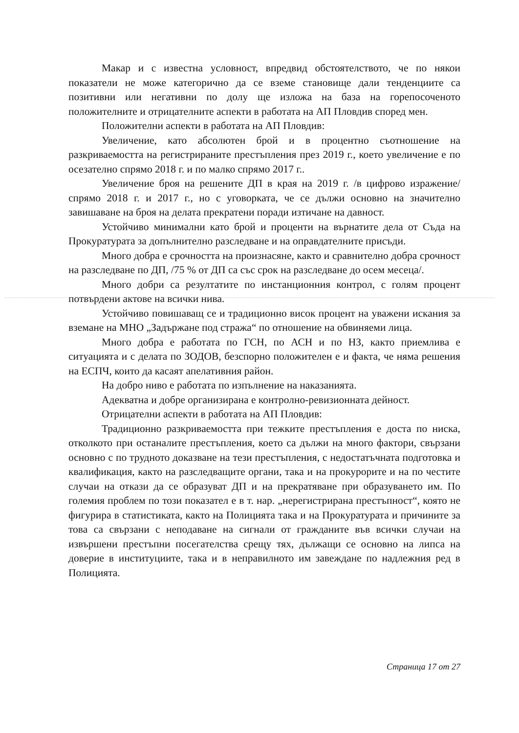Макар и с известна условност, впредвид обстоятелството, че по някои показатели не може категорично да се вземе становище дали тенденциите са позитивни или негативни по долу ще изложа на база на горепосоченото положителните и отрицателните аспекти в работата на АП Пловдив според мен.
Положителни аспекти в работата на АП Пловдив:
Увеличение, като абсолютен брой и в процентно съотношение на разкриваемостта на регистрираните престъпления през 2019 г., което увеличение е по осезателно спрямо 2018 г. и по малко спрямо 2017 г..
Увеличение броя на решените ДП в края на 2019 г. /в цифрово изражение/ спрямо 2018 г. и 2017 г., но с уговорката, че се дължи основно на значително завишаване на броя на делата прекратени поради изтичане на давност.
Устойчиво минимални като брой и проценти на върнатите дела от Съда на Прокуратурата за допълнително разследване и на оправдателните присъди.
Много добра е срочността на произнасяне, както и сравнително добра срочност на разследване по ДП, /75 % от ДП са със срок на разследване до осем месеца/.
Много добри са резултатите по инстанционния контрол, с голям процент потвърдени актове на всички нива.
Устойчиво повишаващ се и традиционно висок процент на уважени искания за вземане на МНО „Задържане под стража“ по отношение на обвиняеми лица.
Много добра е работата по ГСН, по АСН и по НЗ, както приемлива е ситуацията и с делата по ЗОДОВ, безспорно положителен е и факта, че няма решения на ЕСПЧ, които да касаят апелативния район.
На добро ниво е работата по изпълнение на наказанията.
Адекватна и добре организирана е контролно-ревизионната дейност.
Отрицателни аспекти в работата на АП Пловдив:
Традиционно разкриваемостта при тежките престъпления е доста по ниска, отколкото при останалите престъпления, което са дължи на много фактори, свързани основно с по трудното доказване на тези престъпления, с недостатъчната подготовка и квалификация, както на разследващите органи, така и на прокурорите и на по честите случаи на откази да се образуват ДП и на прекратяване при образуването им. По големия проблем по този показател е в т. нар. „нерегистрирана престъпност“, която не фигурира в статистиката, както на Полицията така и на Прокуратурата и причините за това са свързани с неподаване на сигнали от гражданите във всички случаи на извършени престъпни посегателства срещу тях, дължащи се основно на липса на доверие в институциите, така и в неправилното им завеждане по надлежния ред в Полицията.
Страница 17 от 27